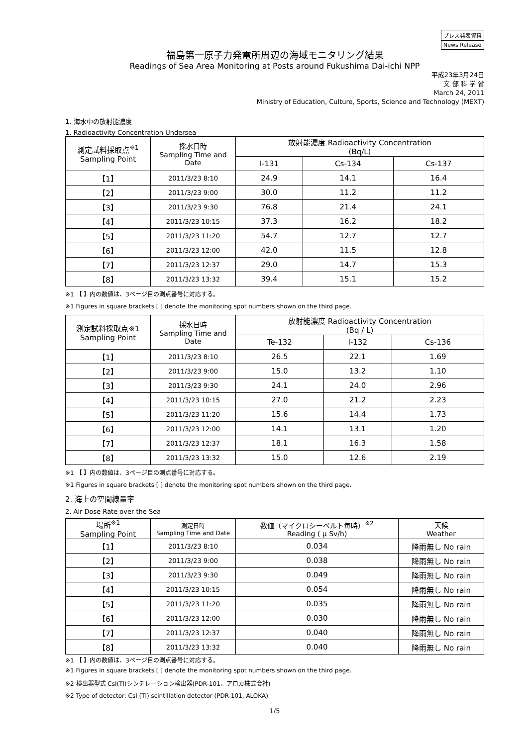プレス発表資料
News Release
福島第一原子力発電所周辺の海域モニタリング結果
Readings of Sea Area Monitoring at Posts around Fukushima Dai-ichi NPP
平成23年3月24日
文 部 科 学 省
March 24, 2011
Ministry of Education, Culture, Sports, Science and Technology (MEXT)
1. 海水中の放射能濃度
1. Radioactivity Concentration Undersea
| 測定試料採取点<sup>※1</sup> Sampling Point | 採水日時 Sampling Time and Date | 放射能濃度 Radioactivity Concentration (Bq/L) | | |
| --- | --- | --- | --- | --- |
| | | I-131 | Cs-134 | Cs-137 |
| 【1】 | 2011/3/23 8:10 | 24.9 | 14.1 | 16.4 |
| 【2】 | 2011/3/23 9:00 | 30.0 | 11.2 | 11.2 |
| 【3】 | 2011/3/23 9:30 | 76.8 | 21.4 | 24.1 |
| 【4】 | 2011/3/23 10:15 | 37.3 | 16.2 | 18.2 |
| 【5】 | 2011/3/23 11:20 | 54.7 | 12.7 | 12.7 |
| 【6】 | 2011/3/23 12:00 | 42.0 | 11.5 | 12.8 |
| 【7】 | 2011/3/23 12:37 | 29.0 | 14.7 | 15.3 |
| 【8】 | 2011/3/23 13:32 | 39.4 | 15.1 | 15.2 |
※1 【 】内の数値は、3ページ目の測点番号に対応する。
※1 Figures in square brackets [ ] denote the monitoring spot numbers shown on the third page.
| 測定試料採取点※1 Sampling Point | 採水日時 Sampling Time and Date | 放射能濃度 Radioactivity Concentration (Bq / L) | | |
| --- | --- | --- | --- | --- |
| | | Te-132 | I-132 | Cs-136 |
| 【1】 | 2011/3/23 8:10 | 26.5 | 22.1 | 1.69 |
| 【2】 | 2011/3/23 9:00 | 15.0 | 13.2 | 1.10 |
| 【3】 | 2011/3/23 9:30 | 24.1 | 24.0 | 2.96 |
| 【4】 | 2011/3/23 10:15 | 27.0 | 21.2 | 2.23 |
| 【5】 | 2011/3/23 11:20 | 15.6 | 14.4 | 1.73 |
| 【6】 | 2011/3/23 12:00 | 14.1 | 13.1 | 1.20 |
| 【7】 | 2011/3/23 12:37 | 18.1 | 16.3 | 1.58 |
| 【8】 | 2011/3/23 13:32 | 15.0 | 12.6 | 2.19 |
※1 【 】内の数値は、3ページ目の測点番号に対応する。
※1 Figures in square brackets [ ] denote the monitoring spot numbers shown on the third page.
2. 海上の空間線量率
2. Air Dose Rate over the Sea
| 場所<sup>※1</sup> Sampling Point | 測定日時 Sampling Time and Date | 数値（マイクロシーベルト毎時）<sup>※2</sup> Reading ( μ Sv/h) | 天候 Weather |
| --- | --- | --- | --- |
| 【1】 | 2011/3/23 8:10 | 0.034 | 降雨無し No rain |
| 【2】 | 2011/3/23 9:00 | 0.038 | 降雨無し No rain |
| 【3】 | 2011/3/23 9:30 | 0.049 | 降雨無し No rain |
| 【4】 | 2011/3/23 10:15 | 0.054 | 降雨無し No rain |
| 【5】 | 2011/3/23 11:20 | 0.035 | 降雨無し No rain |
| 【6】 | 2011/3/23 12:00 | 0.030 | 降雨無し No rain |
| 【7】 | 2011/3/23 12:37 | 0.040 | 降雨無し No rain |
| 【8】 | 2011/3/23 13:32 | 0.040 | 降雨無し No rain |
※1 【 】内の数値は、3ページ目の測点番号に対応する。
※1 Figures in square brackets [ ] denote the monitoring spot numbers shown on the third page.
※2 検出器型式 CsI(Tl)シンチレーション検出器(PDR-101、アロカ株式会社)
※2 Type of detector: CsI (Tl) scintillation detector (PDR-101, ALOKA)
1/5